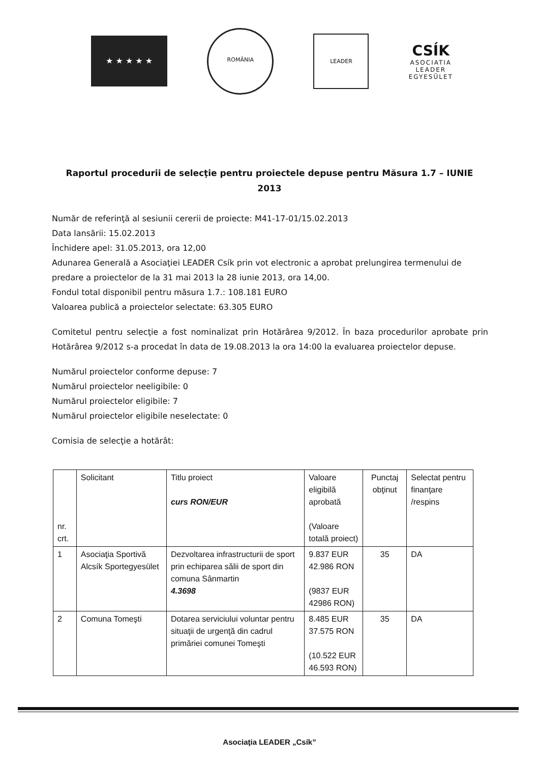★ ★ ★ ★ ★
ROMÂNIA
LEADER
CSÍK
ASOCIATIA
LEADER
EGYESÜLET
Raportul procedurii de selecţie pentru proiectele depuse pentru Măsura 1.7 – IUNIE 2013
Număr de referinţă al sesiunii cererii de proiecte: M41-17-01/15.02.2013
Data lansării: 15.02.2013
Închidere apel: 31.05.2013, ora 12,00
Adunarea Generală a Asociaţiei LEADER Csík prin vot electronic a aprobat prelungirea termenului de predare a proiectelor de la 31 mai 2013 la 28 iunie 2013, ora 14,00.
Fondul total disponibil pentru măsura 1.7.: 108.181 EURO
Valoarea publică a proiectelor selectate: 63.305 EURO
Comitetul pentru selecţie a fost nominalizat prin Hotărârea 9/2012. În baza procedurilor aprobate prin Hotărârea 9/2012 s-a procedat în data de 19.08.2013 la ora 14:00 la evaluarea proiectelor depuse.
Numărul proiectelor conforme depuse: 7
Numărul proiectelor neeligibile: 0
Numărul proiectelor eligibile: 7
Numărul proiectelor eligibile neselectate: 0
Comisia de selecţie a hotărât:
| nr. crt. | Solicitant | Titlu proiect curs RON/EUR | Valoare eligibilă aprobată (Valoare totală proiect) | Punctaj obţinut | Selectat pentru finanţare /respins |
| --- | --- | --- | --- | --- | --- |
| 1 | Asociaţia Sportivă Alcsík Sportegyesület | Dezvoltarea infrastructurii de sport prin echiparea sălii de sport din comuna Sânmartin 4.3698 | 9.837 EUR 42.986 RON (9837 EUR 42986 RON) | 35 | DA |
| 2 | Comuna Tomeşti | Dotarea serviciului voluntar pentru situaţii de urgenţă din cadrul primăriei comunei Tomeşti | 8.485 EUR 37.575 RON (10.522 EUR 46.593 RON) | 35 | DA |
Asociaţia LEADER „Csík”